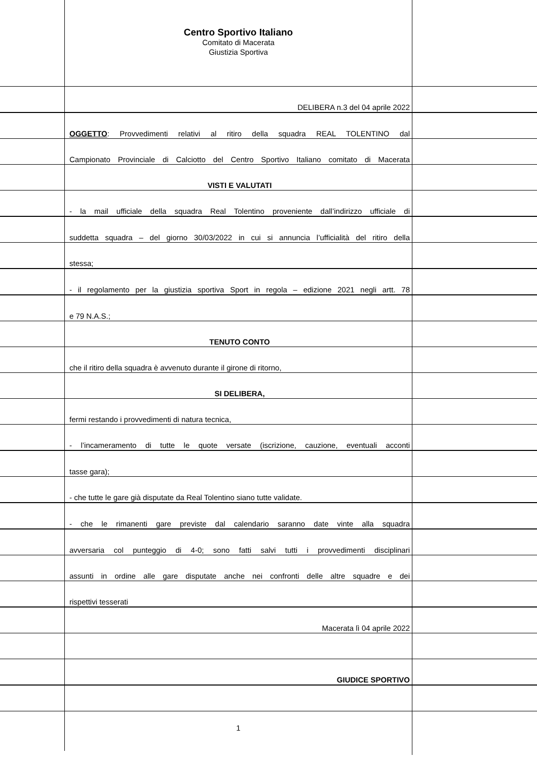Centro Sportivo Italiano
Comitato di Macerata
Giustizia Sportiva
DELIBERA n.3 del 04 aprile 2022
OGGETTO: Provvedimenti relativi al ritiro della squadra REAL TOLENTINO dal
Campionato Provinciale di Calciotto del Centro Sportivo Italiano comitato di Macerata
VISTI E VALUTATI
- la mail ufficiale della squadra Real Tolentino proveniente dall’indirizzo ufficiale di
suddetta squadra – del giorno 30/03/2022 in cui si annuncia l’ufficialità del ritiro della
stessa;
- il regolamento per la giustizia sportiva Sport in regola – edizione 2021 negli artt. 78
e 79 N.A.S.;
TENUTO CONTO
che il ritiro della squadra è avvenuto durante il girone di ritorno,
SI DELIBERA,
fermi restando i provvedimenti di natura tecnica,
- l’incameramento di tutte le quote versate (iscrizione, cauzione, eventuali acconti
tasse gara);
- che tutte le gare già disputate da Real Tolentino siano tutte validate.
- che le rimanenti gare previste dal calendario saranno date vinte alla squadra
avversaria col punteggio di 4-0; sono fatti salvi tutti i provvedimenti disciplinari
assunti in ordine alle gare disputate anche nei confronti delle altre squadre e dei
rispettivi tesserati
Macerata lì 04 aprile 2022
GIUDICE SPORTIVO
1